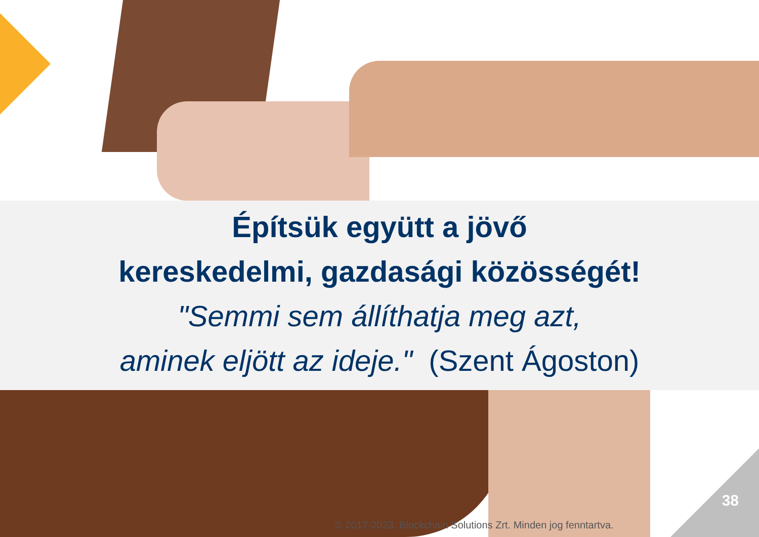Építsük együtt a jövő
kereskedelmi, gazdasági közösségét!
"Semmi sem állíthatja meg azt,
aminek eljött az ideje." (Szent Ágoston)
38
© 2017-2023. Blockchain Solutions Zrt. Minden jog fenntartva.